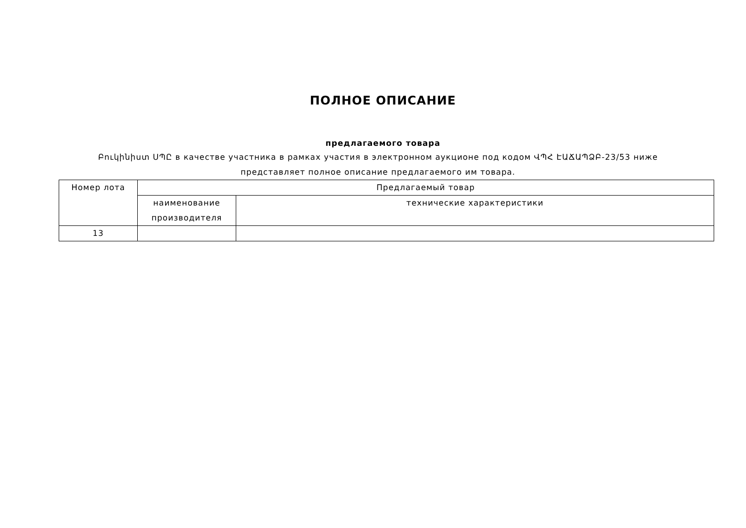ПОЛНОЕ ОПИСАНИЕ
предлагаемого товара
Բուկինիստ ՍՊԸ в качестве участника в рамках участия в электронном аукционе под кодом ՎՊՀ ԷԱՃԱՊՁԲ-23/53 ниже представляет полное описание предлагаемого им товара.
| Номер лота | Предлагаемый товар | |
| --- | --- | --- |
| | наименование производителя | технические характеристики |
| 13 | | |